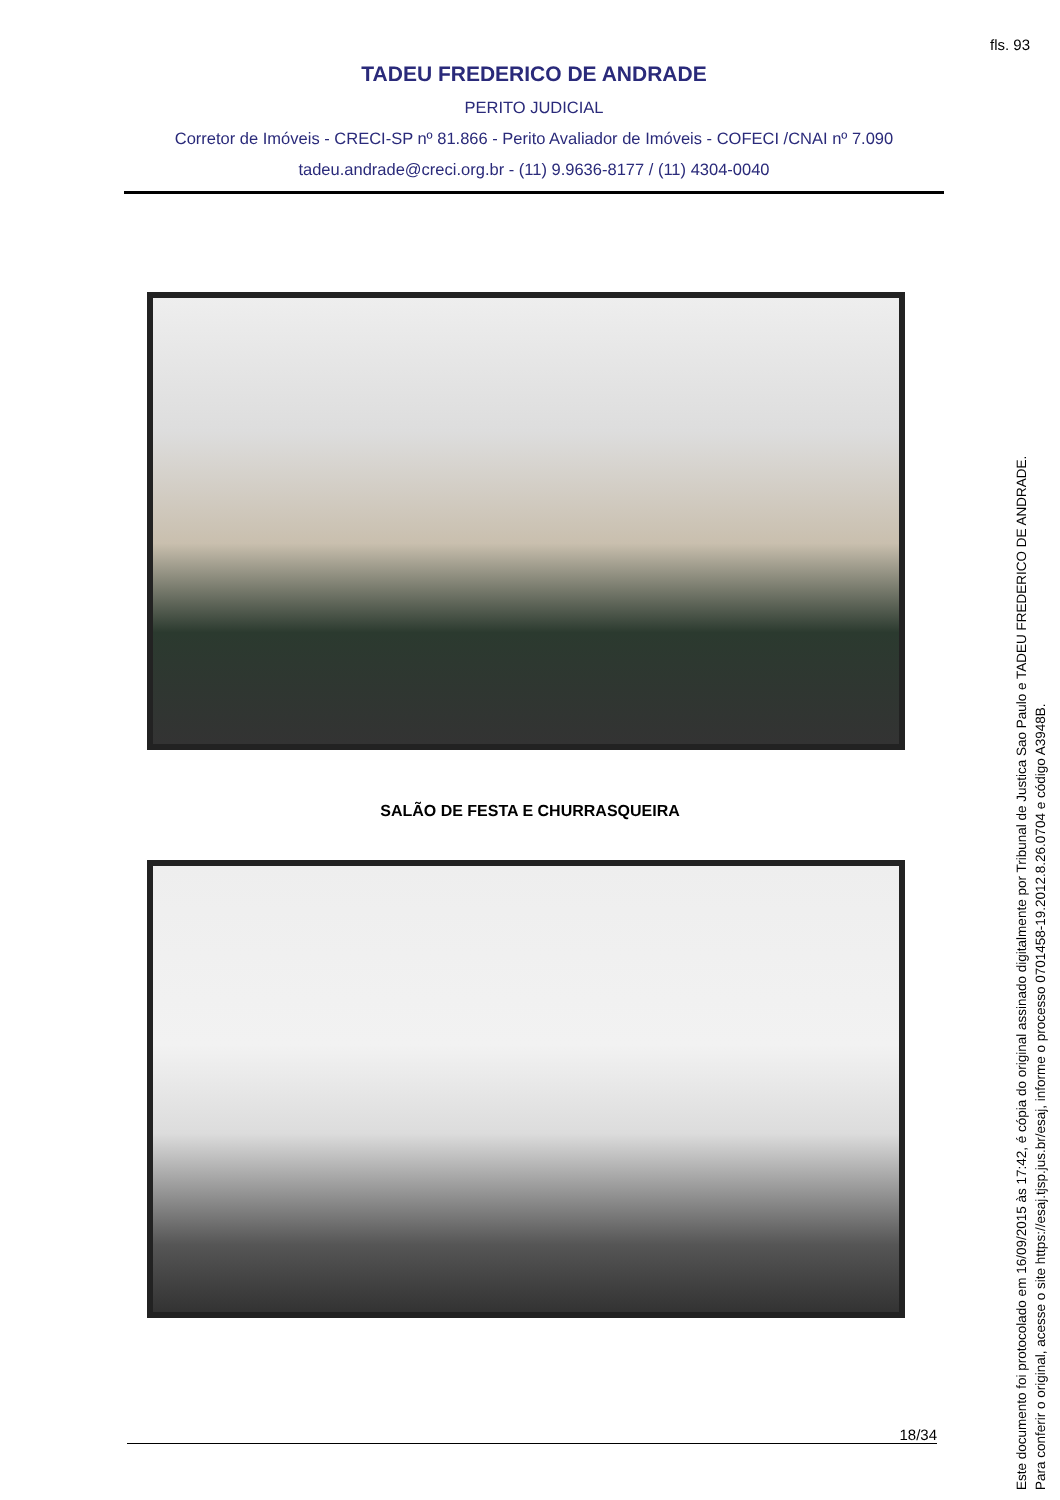fls. 93
TADEU FREDERICO DE ANDRADE
PERITO JUDICIAL
Corretor de Imóveis - CRECI-SP nº 81.866 - Perito Avaliador de Imóveis - COFECI /CNAI nº 7.090
tadeu.andrade@creci.org.br - (11) 9.9636-8177 / (11) 4304-0040
SALÃO DE FESTA E CHURRASQUEIRA
18/34
Este documento foi protocolado em 16/09/2015 às 17:42, é cópia do original assinado digitalmente por Tribunal de Justica Sao Paulo e TADEU FREDERICO DE ANDRADE.
Para conferir o original, acesse o site https://esaj.tjsp.jus.br/esaj, informe o processo 0701458-19.2012.8.26.0704 e código A3948B.